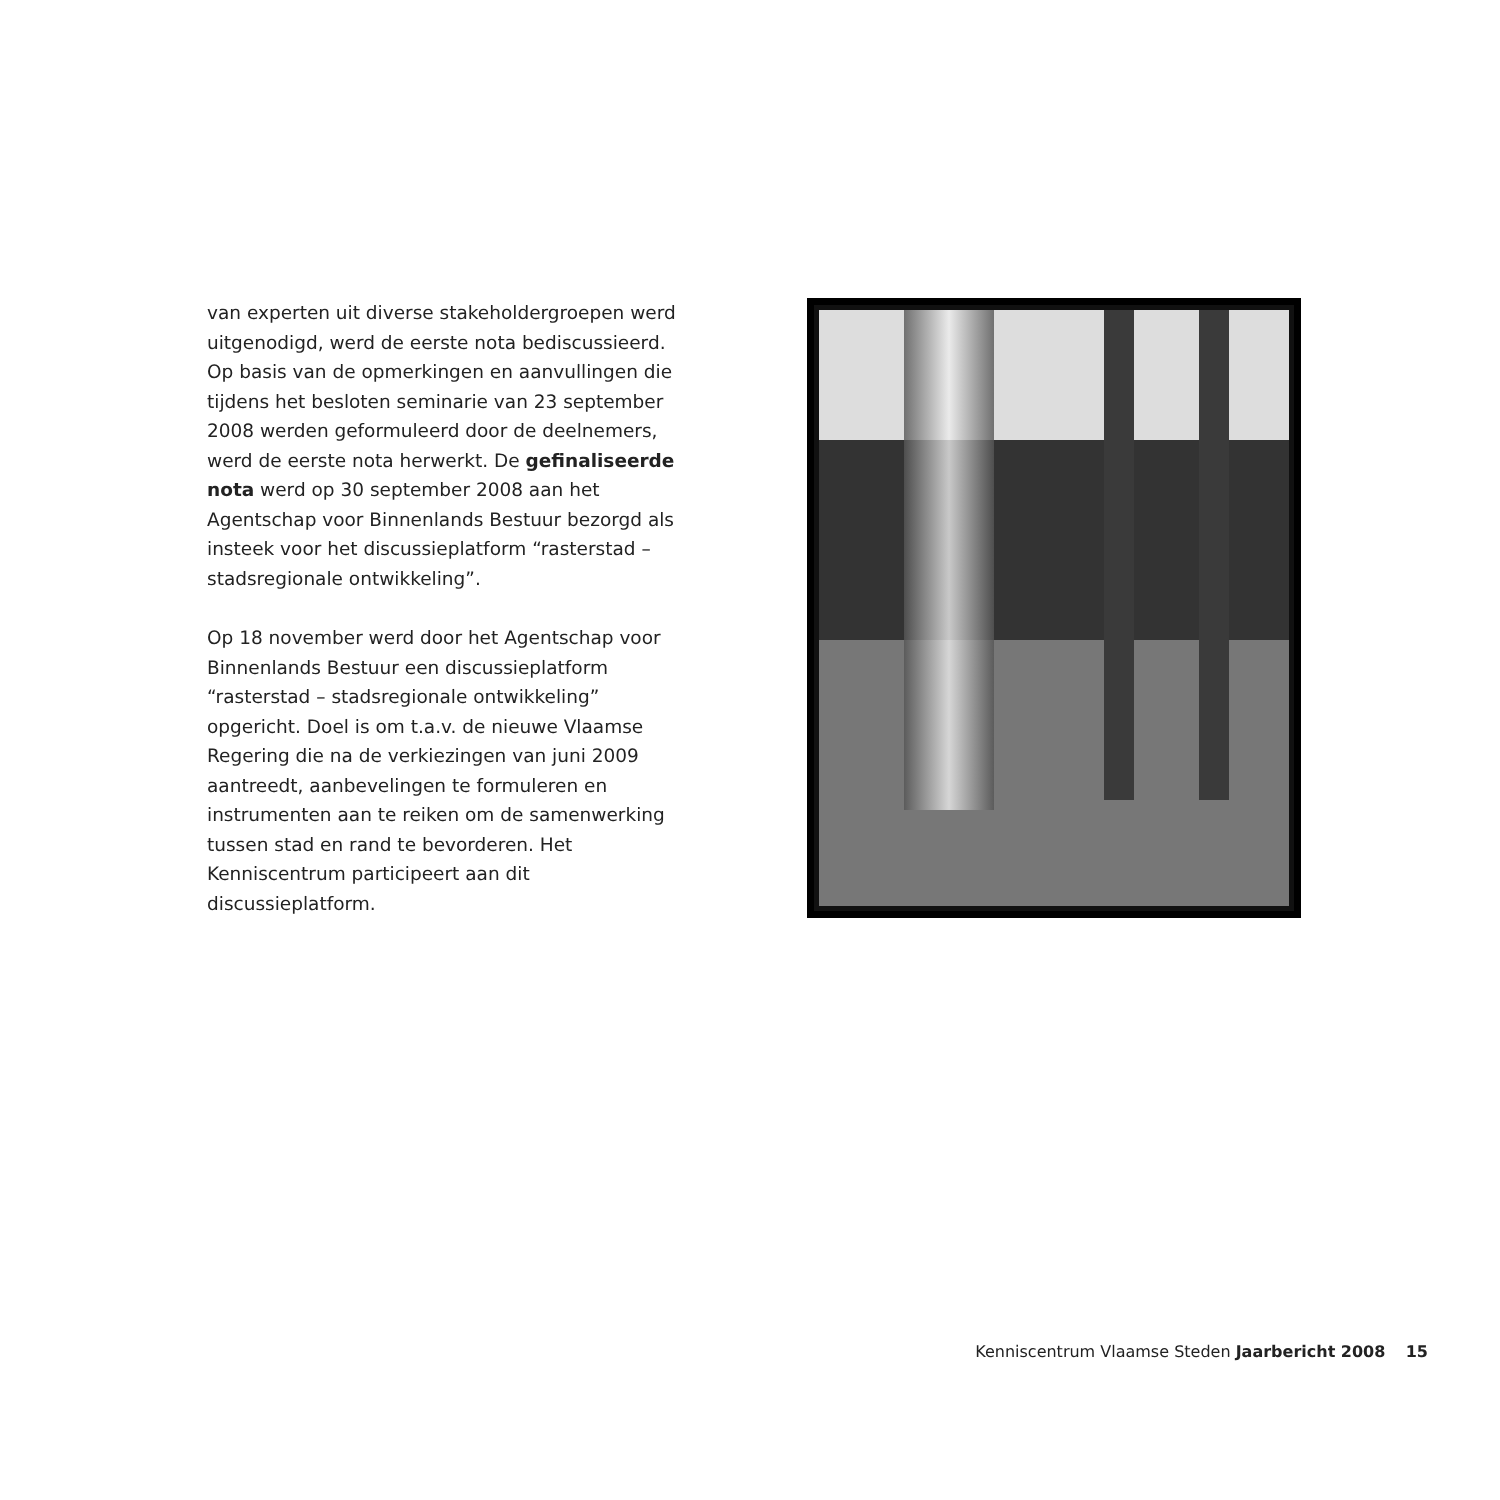van experten uit diverse stakeholdergroepen werd uitgenodigd, werd de eerste nota bediscussieerd. Op basis van de opmerkingen en aanvullingen die tijdens het besloten seminarie van 23 september 2008 werden geformuleerd door de deelnemers, werd de eerste nota herwerkt. De gefinaliseerde nota werd op 30 september 2008 aan het Agentschap voor Binnenlands Bestuur bezorgd als insteek voor het discussieplatform “rasterstad – stadsregionale ontwikkeling”.
Op 18 november werd door het Agentschap voor Binnenlands Bestuur een discussieplatform “rasterstad – stadsregionale ontwikkeling” opgericht. Doel is om t.a.v. de nieuwe Vlaamse Regering die na de verkiezingen van juni 2009 aantreedt, aanbevelingen te formuleren en instrumenten aan te reiken om de samenwerking tussen stad en rand te bevorderen. Het Kenniscentrum participeert aan dit discussieplatform.
Kenniscentrum Vlaamse Steden Jaarbericht 2008 15